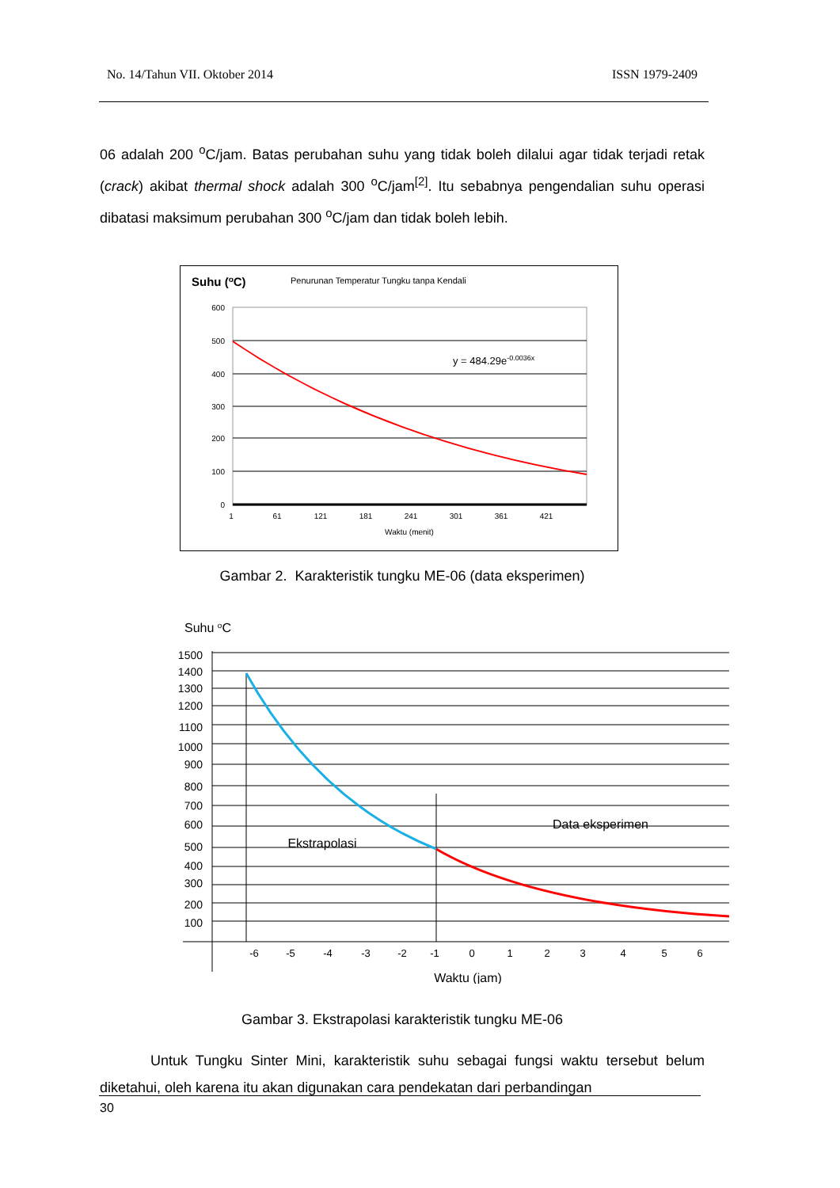No. 14/Tahun VII. Oktober 2014 ISSN 1979-2409
06 adalah 200 <sup>o</sup>C/jam. Batas perubahan suhu yang tidak boleh dilalui agar tidak terjadi retak (crack) akibat thermal shock adalah 300 <sup>o</sup>C/jam<sup>[2]</sup>. Itu sebabnya pengendalian suhu operasi dibatasi maksimum perubahan 300 <sup>o</sup>C/jam dan tidak boleh lebih.
Suhu (oC)
Penurunan Temperatur Tungku tanpa Kendali
600
500
400
300
200
100
0
y = 484.29e-0.0036x
1
61
121
181
241
301
361
421
Waktu (menit)
Gambar 2. Karakteristik tungku ME-06 (data eksperimen)
Suhu oC
1500
1400
1300
1200
1100
1000
900
800
700
600
500
400
300
200
100
Data eksperimen
Ekstrapolasi
-6
-5
-4
-3
-2
-1
0
1
2
3
4
5
6
Waktu (jam)
Gambar 3. Ekstrapolasi karakteristik tungku ME-06
Untuk Tungku Sinter Mini, karakteristik suhu sebagai fungsi waktu tersebut belum diketahui, oleh karena itu akan digunakan cara pendekatan dari perbandingan
30